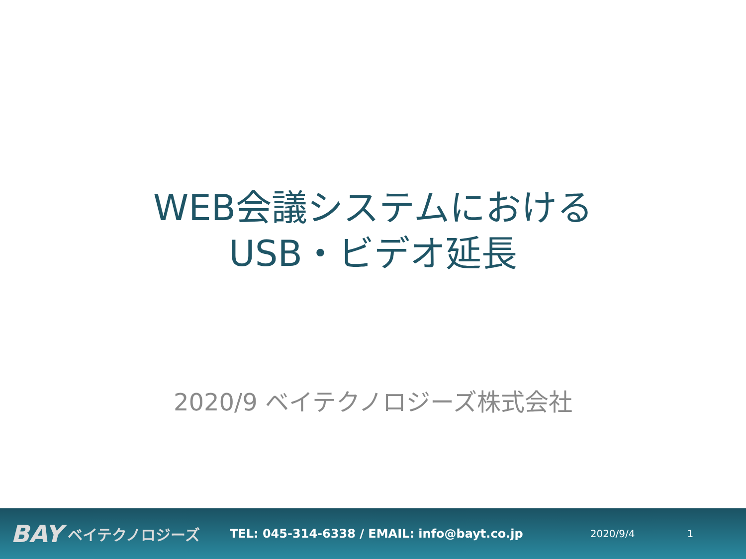WEB会議システムにおける
USB・ビデオ延長
2020/9 ベイテクノロジーズ株式会社
BAY ベイテクノロジーズ TEL: 045-314-6338 / EMAIL: info@bayt.co.jp 2020/9/4 1